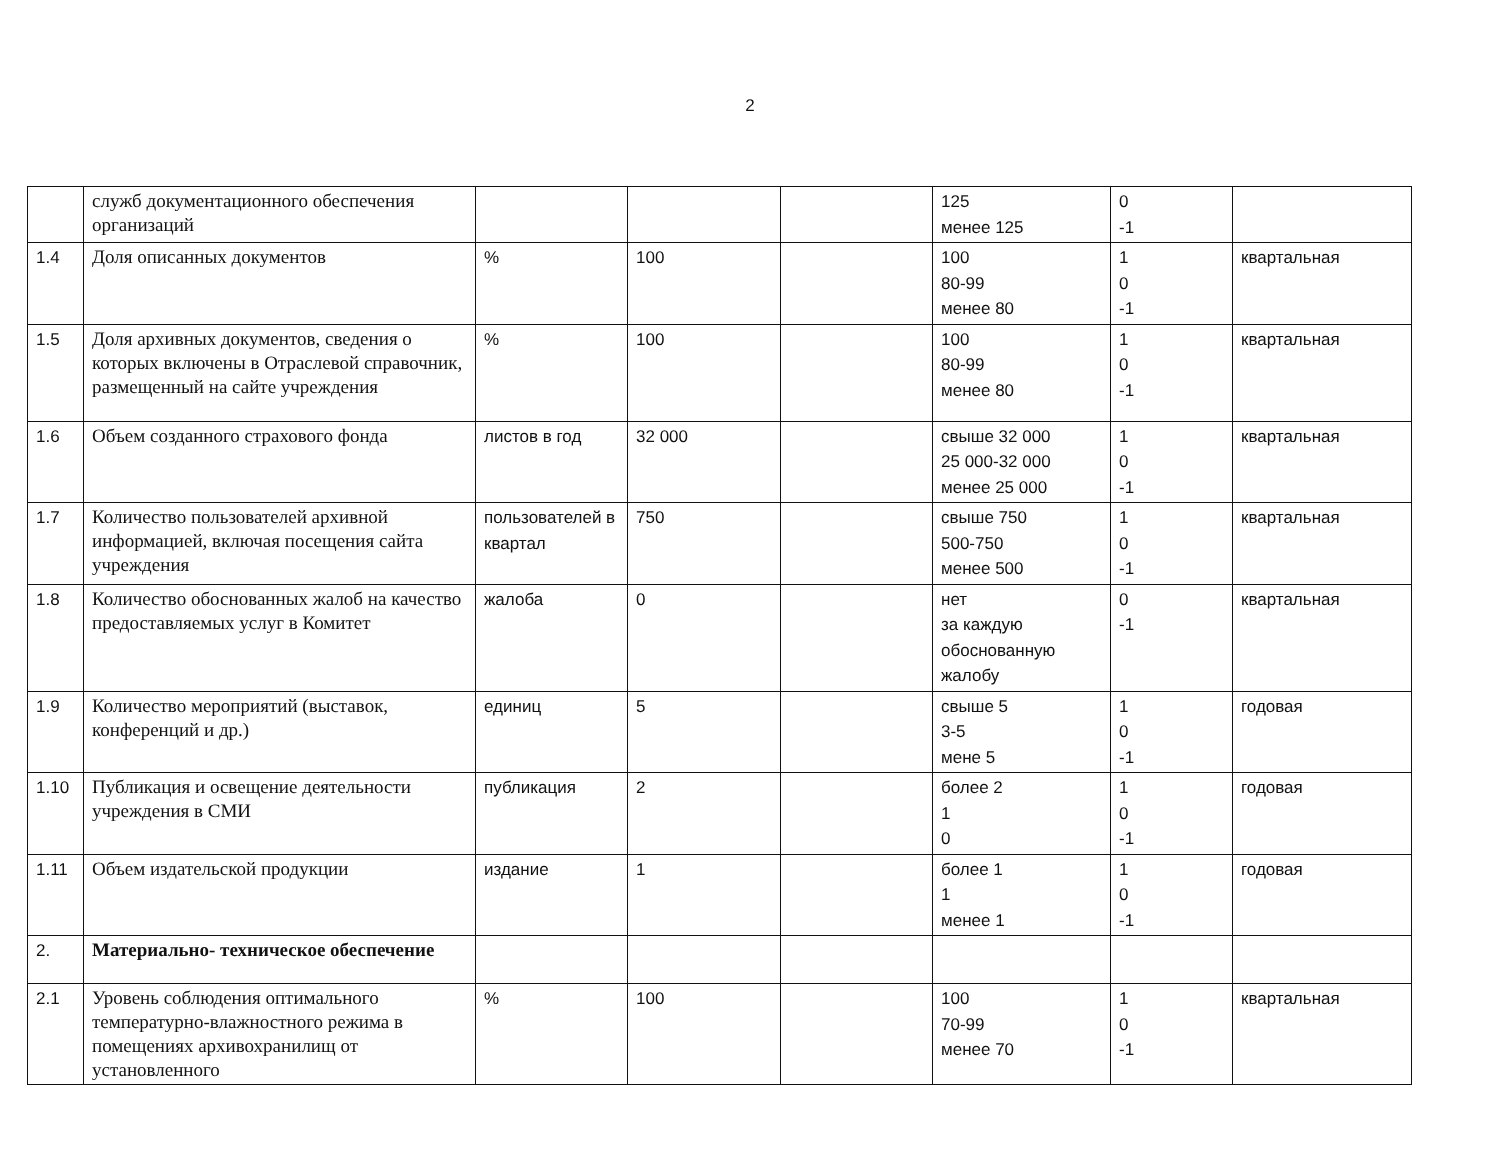2
| | служб документационного обеспечения организаций | | | | 125 менее 125 | 0 -1 | |
| 1.4 | Доля описанных документов | % | 100 | | 100 80-99 менее 80 | 1 0 -1 | квартальная |
| 1.5 | Доля архивных документов, сведения о которых включены в Отраслевой справочник, размещенный на сайте учреждения | % | 100 | | 100 80-99 менее 80 | 1 0 -1 | квартальная |
| 1.6 | Объем созданного страхового фонда | листов в год | 32 000 | | свыше 32 000 25 000-32 000 менее 25 000 | 1 0 -1 | квартальная |
| 1.7 | Количество пользователей архивной информацией, включая посещения сайта учреждения | пользователей в квартал | 750 | | свыше 750 500-750 менее 500 | 1 0 -1 | квартальная |
| 1.8 | Количество обоснованных жалоб на качество предоставляемых услуг в Комитет | жалоба | 0 | | нет за каждую обоснованную жалобу | 0 -1 | квартальная |
| 1.9 | Количество мероприятий (выставок, конференций и др.) | единиц | 5 | | свыше 5 3-5 мене 5 | 1 0 -1 | годовая |
| 1.10 | Публикация и освещение деятельности учреждения в СМИ | публикация | 2 | | более 2 1 0 | 1 0 -1 | годовая |
| 1.11 | Объем издательской продукции | издание | 1 | | более 1 1 менее 1 | 1 0 -1 | годовая |
| 2. | Материально- техническое обеспечение | | | | | | |
| 2.1 | Уровень соблюдения оптимального температурно-влажностного режима в помещениях архивохранилищ от установленного | % | 100 | | 100 70-99 менее 70 | 1 0 -1 | квартальная |